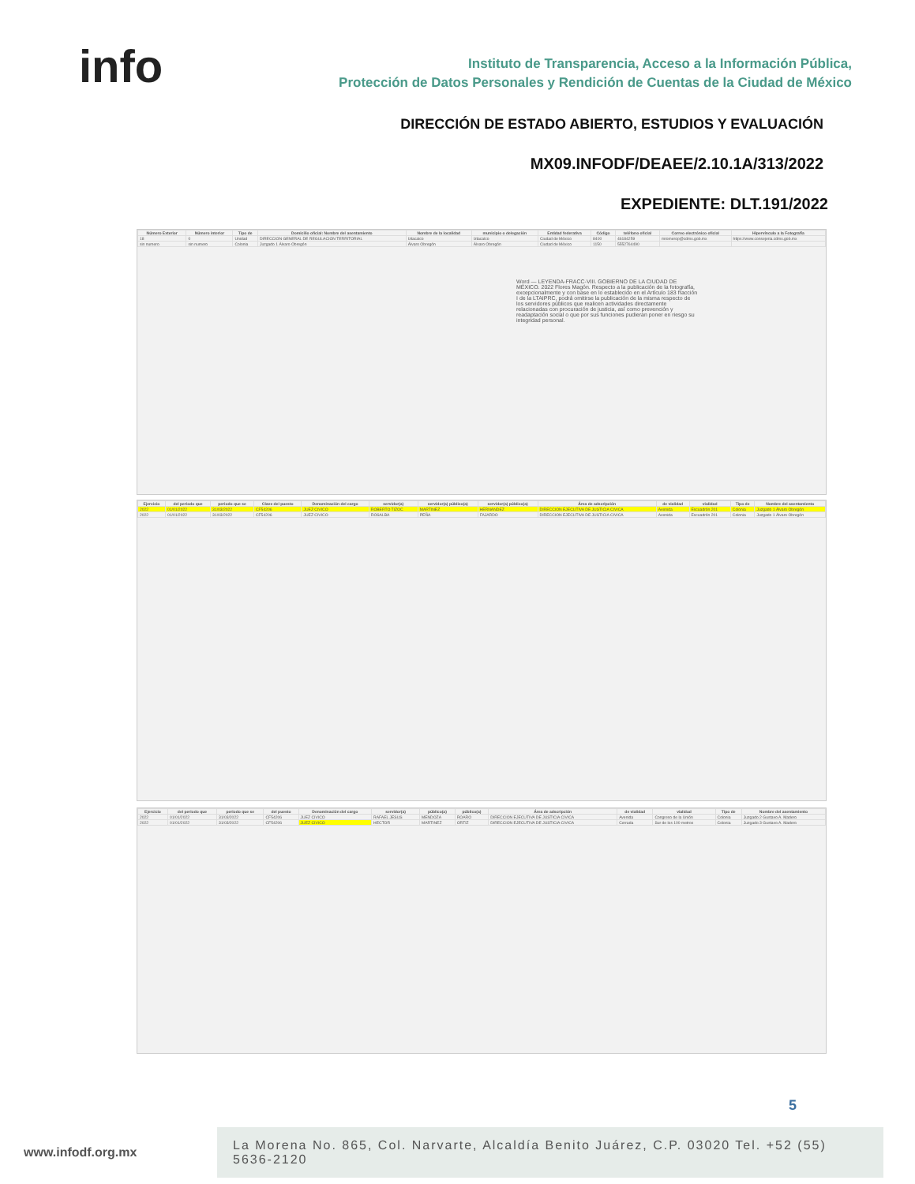info
Instituto de Transparencia, Acceso a la Información Pública,
Protección de Datos Personales y Rendición de Cuentas de la Ciudad de México
DIRECCIÓN DE ESTADO ABIERTO, ESTUDIOS Y EVALUACIÓN
MX09.INFODF/DEAEE/2.10.1A/313/2022
EXPEDIENTE: DLT.191/2022
| Número Exterior | Número interior | Tipo de | Domicilio oficial: Nombre del asentamiento | Nombre de la localidad | municipio o delegación | Entidad federativa | Código | teléfono oficial | Correo electrónico oficial | Hipervínculo a la Fotografía |
| --- | --- | --- | --- | --- | --- | --- | --- | --- | --- | --- |
| 18 | 0 | Unidad | DIRECCION GENERAL DE REGULACION TERRITORIAL | Iztacalco | Iztacalco | Ciudad de México | 8400 | 46184259 | mromerop@cdmx.gob.mx | https://www.consejeria.cdmx.gob.mx |
| sin numero | sin numero | Colonia | Juzgado 1 Álvaro Obregón | Álvaro Obregón | Álvaro Obregón | Ciudad de México | 1150 | 5552764490 | | |
Word — LEYENDA-FRACC-VIII. GOBIERNO DE LA CIUDAD DE MÉXICO. 2022 Flores Magón. Respecto a la publicación de la fotografía, excepcionalmente y con base en lo establecido en el Artículo 183 fracción I de la LTAIPRC, podrá omitirse la publicación de la misma respecto de los servidores públicos que realicen actividades directamente relacionadas con procuración de justicia, así como prevención y readaptación social o que por sus funciones pudieran poner en riesgo su integridad personal.
| Ejercicio | del periodo que | periodo que se | Clave del puesto | Denominación del cargo | servidor(a) | servidor(a) público(a) | servidor(a) público(a) | Área de adscripción | de vialidad | vialidad | Tipo de | Nombre del asentamiento |
| --- | --- | --- | --- | --- | --- | --- | --- | --- | --- | --- | --- | --- |
| 2022 | 01/01/2022 | 31/03/2022 | CF54206 | JUEZ CIVICO | ROBERTO TIZOC | MARTINEZ | HERNANDEZ | DIRECCION EJECUTIVA DE JUSTICIA CIVICA | Avenida | Escuadrón 201 | Colonia | Juzgado 1 Álvaro Obregón |
| 2022 | 01/01/2022 | 31/03/2022 | CF54206 | JUEZ CIVICO | ROSALBA | PEÑA | FAJARDO | DIRECCION EJECUTIVA DE JUSTICIA CIVICA | Avenida | Escuadrón 201 | Colonia | Juzgado 1 Álvaro Obregón |
| Ejercicio | del periodo que | periodo que se | del puesto | Denominación del cargo | servidor(a) | público(a) | público(a) | Área de adscripción | de vialidad | vialidad | Tipo de | Nombre del asentamiento |
| --- | --- | --- | --- | --- | --- | --- | --- | --- | --- | --- | --- | --- |
| 2022 | 01/01/2022 | 31/03/2022 | CF54206 | JUEZ CIVICO | RAFAEL JESUS | MENDOZA | ROARO | DIRECCION EJECUTIVA DE JUSTICIA CIVICA | Avenida | Congreso de la Unión | Colonia | Juzgado 2 Gustavo A. Madero |
| 2022 | 01/01/2022 | 31/03/2022 | CF54206 | JUEZ CIVICO | HECTOR | MARTINEZ | ORTIZ | DIRECCION EJECUTIVA DE JUSTICIA CIVICA | Cerrada | Sur de los 100 metros | Colonia | Juzgado 3 Gustavo A. Madero |
5
www.infodf.org.mx
La Morena No. 865, Col. Narvarte, Alcaldía Benito Juárez, C.P. 03020 Tel. +52 (55) 5636-2120